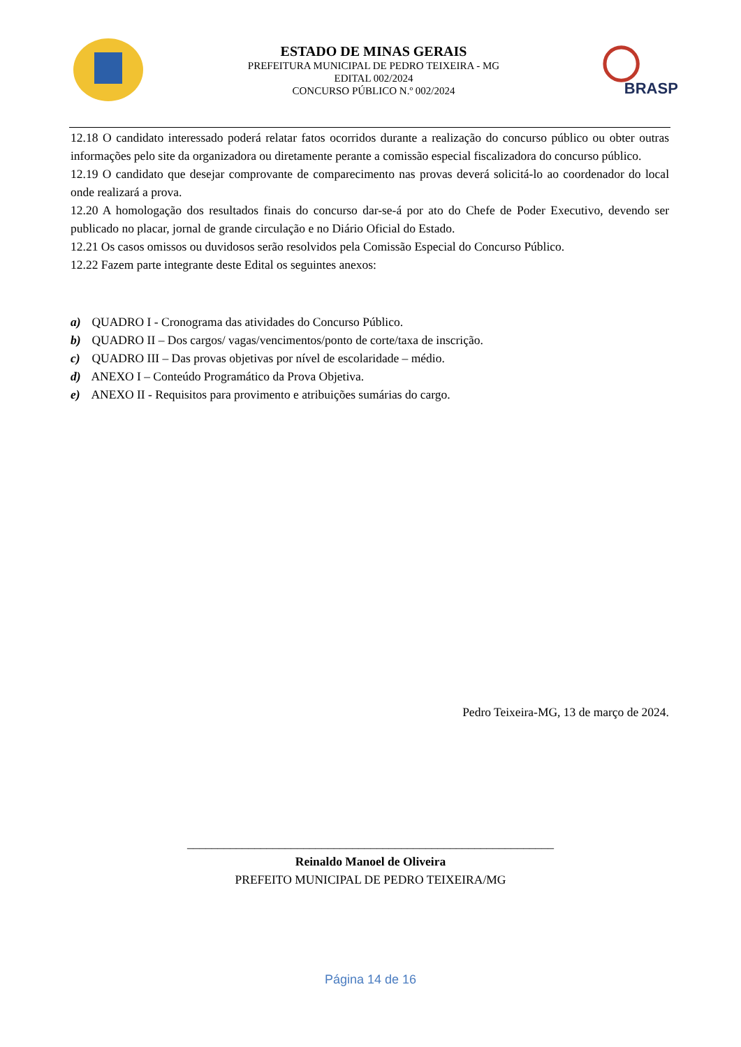ESTADO DE MINAS GERAIS
PREFEITURA MUNICIPAL DE PEDRO TEIXEIRA - MG
EDITAL 002/2024
CONCURSO PÚBLICO N.º 002/2024
BRASP
12.18 O candidato interessado poderá relatar fatos ocorridos durante a realização do concurso público ou obter outras informações pelo site da organizadora ou diretamente perante a comissão especial fiscalizadora do concurso público.
12.19 O candidato que desejar comprovante de comparecimento nas provas deverá solicitá-lo ao coordenador do local onde realizará a prova.
12.20 A homologação dos resultados finais do concurso dar-se-á por ato do Chefe de Poder Executivo, devendo ser publicado no placar, jornal de grande circulação e no Diário Oficial do Estado.
12.21 Os casos omissos ou duvidosos serão resolvidos pela Comissão Especial do Concurso Público.
12.22 Fazem parte integrante deste Edital os seguintes anexos:
a) QUADRO I - Cronograma das atividades do Concurso Público.
b) QUADRO II – Dos cargos/ vagas/vencimentos/ponto de corte/taxa de inscrição.
c) QUADRO III – Das provas objetivas por nível de escolaridade – médio.
d) ANEXO I – Conteúdo Programático da Prova Objetiva.
e) ANEXO II - Requisitos para provimento e atribuições sumárias do cargo.
Pedro Teixeira-MG, 13 de março de 2024.
____________________________________________________________
Reinaldo Manoel de Oliveira
PREFEITO MUNICIPAL DE PEDRO TEIXEIRA/MG
Página 14 de 16